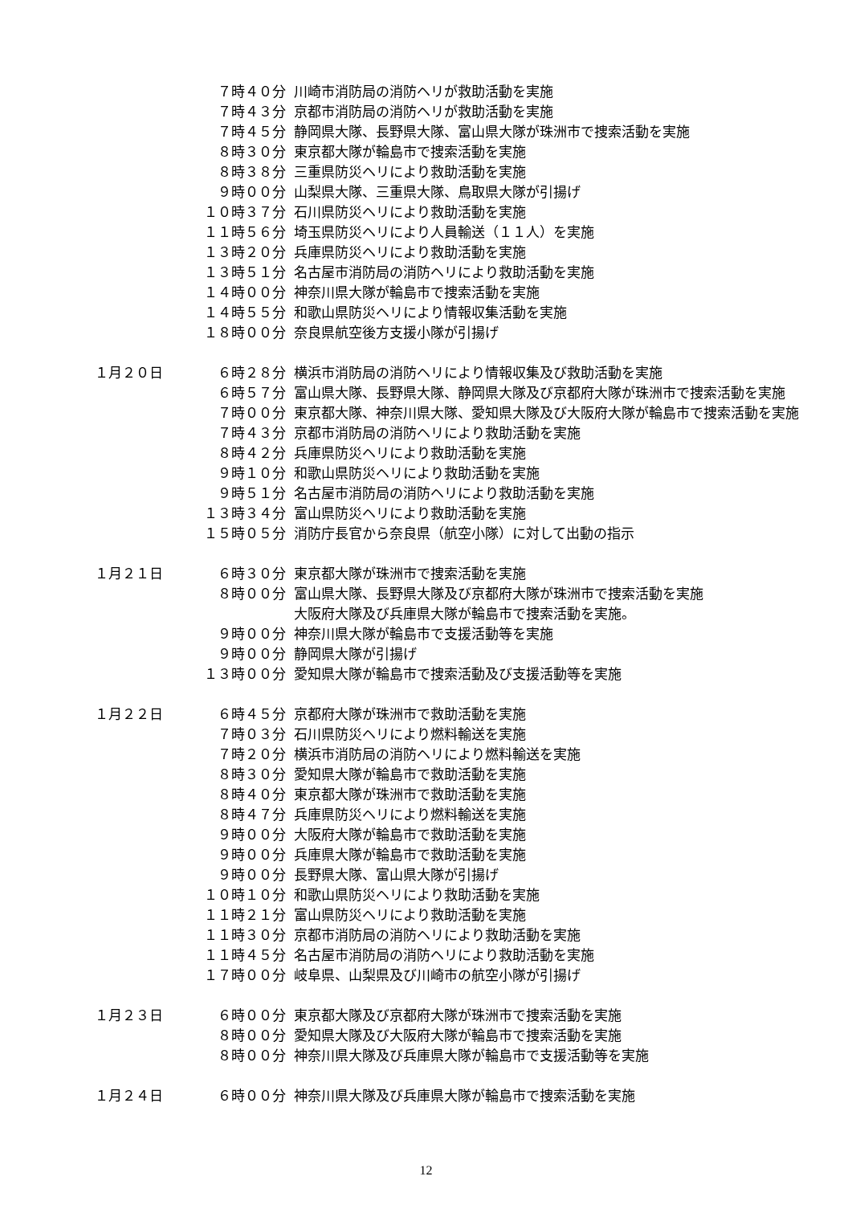７時４０分 川崎市消防局の消防ヘリが救助活動を実施
７時４３分 京都市消防局の消防ヘリが救助活動を実施
７時４５分 静岡県大隊、長野県大隊、富山県大隊が珠洲市で捜索活動を実施
８時３０分 東京都大隊が輪島市で捜索活動を実施
８時３８分 三重県防災ヘリにより救助活動を実施
９時００分 山梨県大隊、三重県大隊、鳥取県大隊が引揚げ
１０時３７分 石川県防災ヘリにより救助活動を実施
１１時５６分 埼玉県防災ヘリにより人員輸送（１１人）を実施
１３時２０分 兵庫県防災ヘリにより救助活動を実施
１３時５１分 名古屋市消防局の消防ヘリにより救助活動を実施
１４時００分 神奈川県大隊が輪島市で捜索活動を実施
１４時５５分 和歌山県防災ヘリにより情報収集活動を実施
１８時００分 奈良県航空後方支援小隊が引揚げ
１月２０日 ６時２８分 横浜市消防局の消防ヘリにより情報収集及び救助活動を実施
６時５７分 富山県大隊、長野県大隊、静岡県大隊及び京都府大隊が珠洲市で捜索活動を実施
７時００分 東京都大隊、神奈川県大隊、愛知県大隊及び大阪府大隊が輪島市で捜索活動を実施
７時４３分 京都市消防局の消防ヘリにより救助活動を実施
８時４２分 兵庫県防災ヘリにより救助活動を実施
９時１０分 和歌山県防災ヘリにより救助活動を実施
９時５１分 名古屋市消防局の消防ヘリにより救助活動を実施
１３時３４分 富山県防災ヘリにより救助活動を実施
１５時０５分 消防庁長官から奈良県（航空小隊）に対して出動の指示
１月２１日 ６時３０分 東京都大隊が珠洲市で捜索活動を実施
８時００分 富山県大隊、長野県大隊及び京都府大隊が珠洲市で捜索活動を実施
大阪府大隊及び兵庫県大隊が輪島市で捜索活動を実施。
９時００分 神奈川県大隊が輪島市で支援活動等を実施
９時００分 静岡県大隊が引揚げ
１３時００分 愛知県大隊が輪島市で捜索活動及び支援活動等を実施
１月２２日 ６時４５分 京都府大隊が珠洲市で救助活動を実施
７時０３分 石川県防災ヘリにより燃料輸送を実施
７時２０分 横浜市消防局の消防ヘリにより燃料輸送を実施
８時３０分 愛知県大隊が輪島市で救助活動を実施
８時４０分 東京都大隊が珠洲市で救助活動を実施
８時４７分 兵庫県防災ヘリにより燃料輸送を実施
９時００分 大阪府大隊が輪島市で救助活動を実施
９時００分 兵庫県大隊が輪島市で救助活動を実施
９時００分 長野県大隊、富山県大隊が引揚げ
１０時１０分 和歌山県防災ヘリにより救助活動を実施
１１時２１分 富山県防災ヘリにより救助活動を実施
１１時３０分 京都市消防局の消防ヘリにより救助活動を実施
１１時４５分 名古屋市消防局の消防ヘリにより救助活動を実施
１７時００分 岐阜県、山梨県及び川崎市の航空小隊が引揚げ
１月２３日 ６時００分 東京都大隊及び京都府大隊が珠洲市で捜索活動を実施
８時００分 愛知県大隊及び大阪府大隊が輪島市で捜索活動を実施
８時００分 神奈川県大隊及び兵庫県大隊が輪島市で支援活動等を実施
１月２４日 ６時００分 神奈川県大隊及び兵庫県大隊が輪島市で捜索活動を実施
12